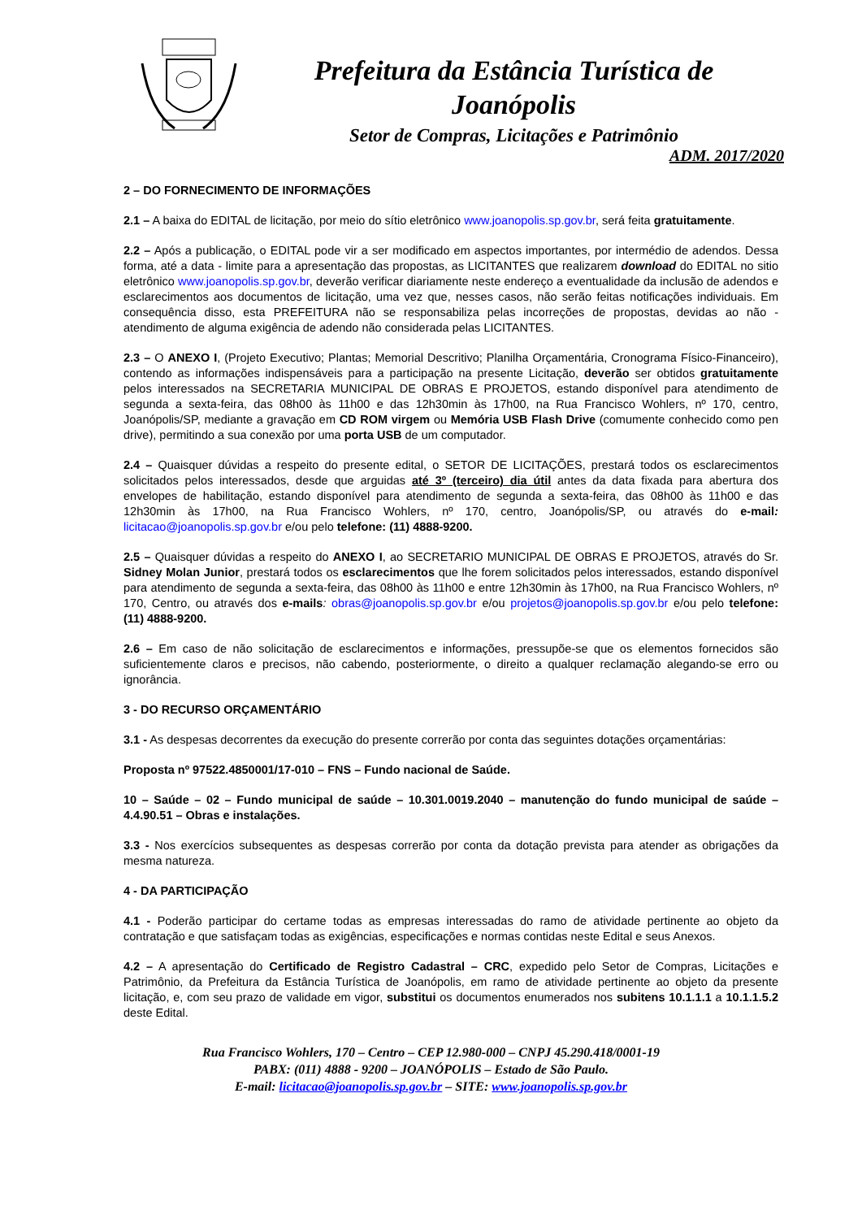Prefeitura da Estância Turística de
Joanópolis
Setor de Compras, Licitações e Patrimônio
ADM. 2017/2020
2 – DO FORNECIMENTO DE INFORMAÇÕES
2.1 – A baixa do EDITAL de licitação, por meio do sítio eletrônico www.joanopolis.sp.gov.br, será feita gratuitamente.
2.2 – Após a publicação, o EDITAL pode vir a ser modificado em aspectos importantes, por intermédio de adendos. Dessa forma, até a data - limite para a apresentação das propostas, as LICITANTES que realizarem download do EDITAL no sitio eletrônico www.joanopolis.sp.gov.br, deverão verificar diariamente neste endereço a eventualidade da inclusão de adendos e esclarecimentos aos documentos de licitação, uma vez que, nesses casos, não serão feitas notificações individuais. Em consequência disso, esta PREFEITURA não se responsabiliza pelas incorreções de propostas, devidas ao não - atendimento de alguma exigência de adendo não considerada pelas LICITANTES.
2.3 – O ANEXO I, (Projeto Executivo; Plantas; Memorial Descritivo; Planilha Orçamentária, Cronograma Físico-Financeiro), contendo as informações indispensáveis para a participação na presente Licitação, deverão ser obtidos gratuitamente pelos interessados na SECRETARIA MUNICIPAL DE OBRAS E PROJETOS, estando disponível para atendimento de segunda a sexta-feira, das 08h00 às 11h00 e das 12h30min às 17h00, na Rua Francisco Wohlers, nº 170, centro, Joanópolis/SP, mediante a gravação em CD ROM virgem ou Memória USB Flash Drive (comumente conhecido como pen drive), permitindo a sua conexão por uma porta USB de um computador.
2.4 – Quaisquer dúvidas a respeito do presente edital, o SETOR DE LICITAÇÕES, prestará todos os esclarecimentos solicitados pelos interessados, desde que arguidas até 3º (terceiro) dia útil antes da data fixada para abertura dos envelopes de habilitação, estando disponível para atendimento de segunda a sexta-feira, das 08h00 às 11h00 e das 12h30min às 17h00, na Rua Francisco Wohlers, nº 170, centro, Joanópolis/SP, ou através do e-mail: licitacao@joanopolis.sp.gov.br e/ou pelo telefone: (11) 4888-9200.
2.5 – Quaisquer dúvidas a respeito do ANEXO I, ao SECRETARIO MUNICIPAL DE OBRAS E PROJETOS, através do Sr. Sidney Molan Junior, prestará todos os esclarecimentos que lhe forem solicitados pelos interessados, estando disponível para atendimento de segunda a sexta-feira, das 08h00 às 11h00 e entre 12h30min às 17h00, na Rua Francisco Wohlers, nº 170, Centro, ou através dos e-mails: obras@joanopolis.sp.gov.br e/ou projetos@joanopolis.sp.gov.br e/ou pelo telefone: (11) 4888-9200.
2.6 – Em caso de não solicitação de esclarecimentos e informações, pressupõe-se que os elementos fornecidos são suficientemente claros e precisos, não cabendo, posteriormente, o direito a qualquer reclamação alegando-se erro ou ignorância.
3 - DO RECURSO ORÇAMENTÁRIO
3.1 - As despesas decorrentes da execução do presente correrão por conta das seguintes dotações orçamentárias:
Proposta nº 97522.4850001/17-010 – FNS – Fundo nacional de Saúde.
10 – Saúde – 02 – Fundo municipal de saúde – 10.301.0019.2040 – manutenção do fundo municipal de saúde – 4.4.90.51 – Obras e instalações.
3.3 - Nos exercícios subsequentes as despesas correrão por conta da dotação prevista para atender as obrigações da mesma natureza.
4 - DA PARTICIPAÇÃO
4.1 - Poderão participar do certame todas as empresas interessadas do ramo de atividade pertinente ao objeto da contratação e que satisfaçam todas as exigências, especificações e normas contidas neste Edital e seus Anexos.
4.2 – A apresentação do Certificado de Registro Cadastral – CRC, expedido pelo Setor de Compras, Licitações e Patrimônio, da Prefeitura da Estância Turística de Joanópolis, em ramo de atividade pertinente ao objeto da presente licitação, e, com seu prazo de validade em vigor, substitui os documentos enumerados nos subitens 10.1.1.1 a 10.1.1.5.2 deste Edital.
Rua Francisco Wohlers, 170 – Centro – CEP 12.980-000 – CNPJ 45.290.418/0001-19
PABX: (011) 4888 - 9200 – JOANÓPOLIS – Estado de São Paulo.
E-mail: licitacao@joanopolis.sp.gov.br – SITE: www.joanopolis.sp.gov.br